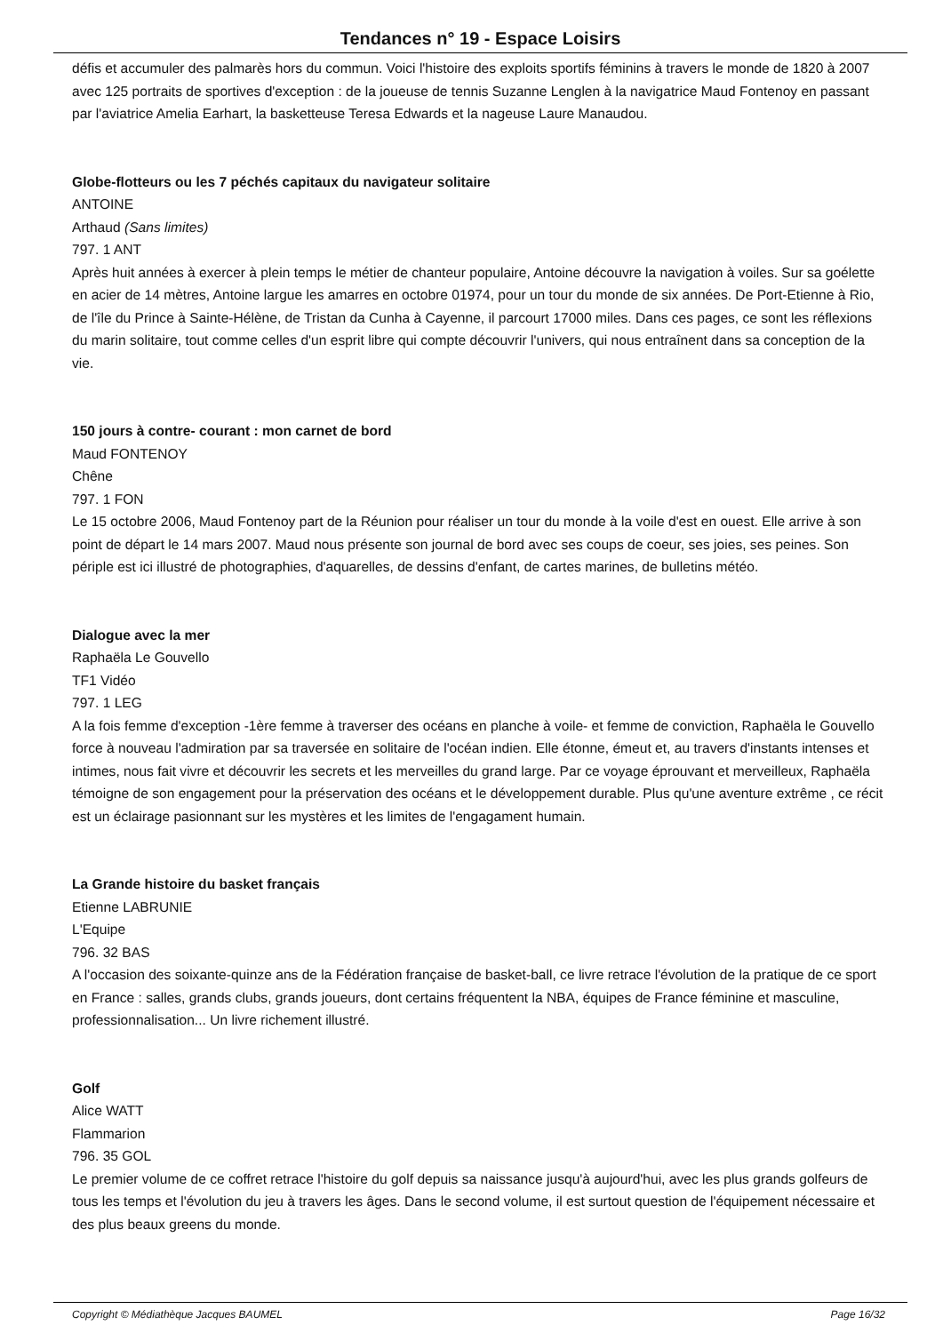Tendances n° 19 - Espace Loisirs
défis et accumuler des palmarès hors du commun. Voici l'histoire des exploits sportifs féminins à travers le monde de 1820 à 2007 avec 125 portraits de sportives d'exception : de la joueuse de tennis Suzanne Lenglen à la navigatrice Maud Fontenoy en passant par l'aviatrice Amelia Earhart, la basketteuse Teresa Edwards et la nageuse Laure Manaudou.
Globe-flotteurs ou les 7 péchés capitaux du navigateur solitaire
ANTOINE
Arthaud (Sans limites)
797. 1 ANT
Après huit années à exercer à plein temps le métier de chanteur populaire, Antoine découvre la navigation à voiles. Sur sa goélette en acier de 14 mètres, Antoine largue les amarres en octobre 01974, pour un tour du monde de six années. De Port-Etienne à Rio, de l'île du Prince à Sainte-Hélène, de Tristan da Cunha à Cayenne, il parcourt 17000 miles. Dans ces pages, ce sont les réflexions du marin solitaire, tout comme celles d'un esprit libre qui compte découvrir l'univers, qui nous entraînent dans sa conception de la vie.
150 jours à contre- courant : mon carnet de bord
Maud FONTENOY
Chêne
797. 1 FON
Le 15 octobre 2006, Maud Fontenoy part de la Réunion pour réaliser un tour du monde à la voile d'est en ouest. Elle arrive à son point de départ le 14 mars 2007. Maud nous présente son journal de bord avec ses coups de coeur, ses joies, ses peines. Son périple est ici illustré de photographies, d'aquarelles, de dessins d'enfant, de cartes marines, de bulletins météo.
Dialogue avec la mer
Raphaëla Le Gouvello
TF1 Vidéo
797. 1 LEG
A la fois femme d'exception -1ère femme à traverser des océans en planche à voile- et femme de conviction, Raphaëla le Gouvello force à nouveau l'admiration par sa traversée en solitaire de l'océan indien. Elle étonne, émeut et, au travers d'instants intenses et intimes, nous fait vivre et découvrir les secrets et les merveilles du grand large. Par ce voyage éprouvant et merveilleux, Raphaëla témoigne de son engagement pour la préservation des océans et le développement durable. Plus qu'une aventure extrême , ce récit est un éclairage pasionnant sur les mystères et les limites de l'engagament humain.
La Grande histoire du basket français
Etienne LABRUNIE
L'Equipe
796. 32 BAS
A l'occasion des soixante-quinze ans de la Fédération française de basket-ball, ce livre retrace l'évolution de la pratique de ce sport en France : salles, grands clubs, grands joueurs, dont certains fréquentent la NBA, équipes de France féminine et masculine, professionnalisation... Un livre richement illustré.
Golf
Alice WATT
Flammarion
796. 35 GOL
Le premier volume de ce coffret retrace l'histoire du golf depuis sa naissance jusqu'à aujourd'hui, avec les plus grands golfeurs de tous les temps et l'évolution du jeu à travers les âges. Dans le second volume, il est surtout question de l'équipement nécessaire et des plus beaux greens du monde.
Copyright © Médiathèque Jacques BAUMEL Page 16/32